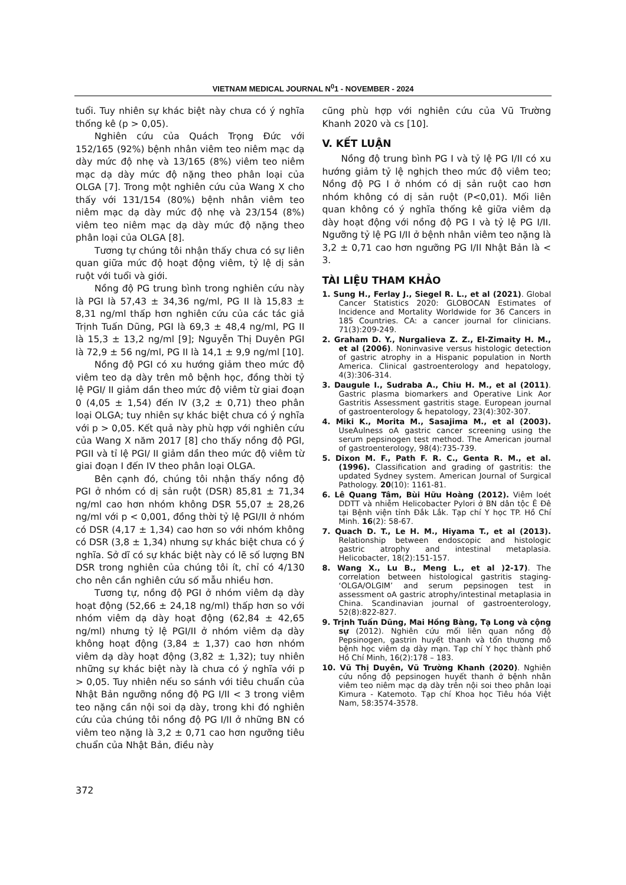VIETNAM MEDICAL JOURNAL N<sup>0</sup>1 - NOVEMBER - 2024
tuổi. Tuy nhiên sự khác biệt này chưa có ý nghĩa thống kê (p > 0,05).
Nghiên cứu của Quách Trọng Đức với 152/165 (92%) bệnh nhân viêm teo niêm mạc dạ dày mức độ nhẹ và 13/165 (8%) viêm teo niêm mạc dạ dày mức độ nặng theo phân loại của OLGA [7]. Trong một nghiên cứu của Wang X cho thấy với 131/154 (80%) bệnh nhân viêm teo niêm mạc dạ dày mức độ nhẹ và 23/154 (8%) viêm teo niêm mạc dạ dày mức độ nặng theo phân loại của OLGA [8].
Tương tự chúng tôi nhận thấy chưa có sự liên quan giữa mức độ hoạt động viêm, tỷ lệ dị sản ruột với tuổi và giới.
Nồng độ PG trung bình trong nghiên cứu này là PGI là 57,43 ± 34,36 ng/ml, PG II là 15,83 ± 8,31 ng/ml thấp hơn nghiên cứu của các tác giả Trịnh Tuấn Dũng, PGI là 69,3 ± 48,4 ng/ml, PG II là 15,3 ± 13,2 ng/ml [9]; Nguyễn Thị Duyên PGI là 72,9 ± 56 ng/ml, PG II là 14,1 ± 9,9 ng/ml [10].
Nồng độ PGI có xu hướng giảm theo mức độ viêm teo dạ dày trên mô bệnh học, đồng thời tỷ lệ PGI/ II giảm dần theo mức độ viêm từ giai đoạn 0 (4,05 ± 1,54) đến IV (3,2 ± 0,71) theo phân loại OLGA; tuy nhiên sự khác biệt chưa có ý nghĩa với p > 0,05. Kết quả này phù hợp với nghiên cứu của Wang X năm 2017 [8] cho thấy nồng độ PGI, PGII và tỉ lệ PGI/ II giảm dần theo mức độ viêm từ giai đoạn I đến IV theo phân loại OLGA.
Bên cạnh đó, chúng tôi nhận thấy nồng độ PGI ở nhóm có dị sản ruột (DSR) 85,81 ± 71,34 ng/ml cao hơn nhóm không DSR 55,07 ± 28,26 ng/ml với p < 0,001, đồng thời tỷ lệ PGI/II ở nhóm có DSR (4,17 ± 1,34) cao hơn so với nhóm không có DSR (3,8 ± 1,34) nhưng sự khác biệt chưa có ý nghĩa. Sở dĩ có sự khác biệt này có lẽ số lượng BN DSR trong nghiên của chúng tôi ít, chỉ có 4/130 cho nên cần nghiên cứu số mẫu nhiều hơn.
Tương tự, nồng độ PGI ở nhóm viêm dạ dày hoạt động (52,66 ± 24,18 ng/ml) thấp hơn so với nhóm viêm dạ dày hoạt động (62,84 ± 42,65 ng/ml) nhưng tỷ lệ PGI/II ở nhóm viêm dạ dày không hoạt động (3,84 ± 1,37) cao hơn nhóm viêm dạ dày hoạt động (3,82 ± 1,32); tuy nhiên những sự khác biệt này là chưa có ý nghĩa với p > 0,05. Tuy nhiên nếu so sánh với tiêu chuẩn của Nhật Bản ngưỡng nồng độ PG I/II < 3 trong viêm teo nặng cần nội soi dạ dày, trong khi đó nghiên cứu của chúng tôi nồng độ PG I/II ở những BN có viêm teo nặng là 3,2 ± 0,71 cao hơn ngưỡng tiêu chuẩn của Nhật Bản, điều này
cũng phù hợp với nghiên cứu của Vũ Trường Khanh 2020 và cs [10].
V. KẾT LUẬN
Nồng độ trung bình PG I và tỷ lệ PG I/II có xu hướng giảm tỷ lệ nghịch theo mức độ viêm teo; Nồng độ PG I ở nhóm có dị sản ruột cao hơn nhóm không có dị sản ruột (P<0,01). Mối liên quan không có ý nghĩa thống kê giữa viêm dạ dày hoạt động với nồng độ PG I và tỷ lệ PG I/II. Ngưỡng tỷ lệ PG I/II ở bệnh nhân viêm teo nặng là 3,2 ± 0,71 cao hơn ngưỡng PG I/II Nhật Bản là < 3.
TÀI LIỆU THAM KHẢO
1. Sung H., Ferlay J., Siegel R. L., et al (2021). Global Cancer Statistics 2020: GLOBOCAN Estimates of Incidence and Mortality Worldwide for 36 Cancers in 185 Countries. CA: a cancer journal for clinicians. 71(3):209-249.
2. Graham D. Y., Nurgalieva Z. Z., El-Zimaity H. M., et al (2006). Noninvasive versus histologic detection of gastric atrophy in a Hispanic population in North America. Clinical gastroenterology and hepatology, 4(3):306-314.
3. Daugule I., Sudraba A., Chiu H. M., et al (2011). Gastric plasma biomarkers and Operative Link Aor Gastritis Assessment gastritis stage. European journal of gastroenterology & hepatology, 23(4):302-307.
4. Miki K., Morita M., Sasajima M., et al (2003). UseAulness oA gastric cancer screening using the serum pepsinogen test method. The American journal of gastroenterology, 98(4):735-739.
5. Dixon M. F., Path F. R. C., Genta R. M., et al. (1996). Classification and grading of gastritis: the updated Sydney system. American Journal of Surgical Pathology. 20(10): 1161-81.
6. Lê Quang Tâm, Bùi Hữu Hoàng (2012). Viêm loét DDTT và nhiễm Helicobacter Pylori ở BN dân tộc Ê Đê tại Bệnh viện tỉnh Đắk Lắk. Tạp chí Y học TP. Hồ Chí Minh. 16(2): 58-67.
7. Quach D. T., Le H. M., Hiyama T., et al (2013). Relationship between endoscopic and histologic gastric atrophy and intestinal metaplasia. Helicobacter, 18(2):151-157.
8. Wang X., Lu B., Meng L., et al )2-17). The correlation between histological gastritis staging- ‘OLGA/OLGIM’ and serum pepsinogen test in assessment oA gastric atrophy/intestinal metaplasia in China. Scandinavian journal of gastroenterology, 52(8):822-827.
9. Trịnh Tuấn Dũng, Mai Hồng Bàng, Tạ Long và cộng sự (2012). Nghiên cứu mối liên quan nồng độ Pepsinogen, gastrin huyết thanh và tổn thương mô bệnh học viêm dạ dày mạn. Tạp chí Y học thành phố Hồ Chí Minh, 16(2):178 – 183.
10. Vũ Thị Duyên, Vũ Trường Khanh (2020). Nghiên cứu nồng độ pepsinogen huyết thanh ở bệnh nhân viêm teo niêm mạc dạ dày trên nội soi theo phân loại Kimura - Katemoto. Tạp chí Khoa học Tiêu hóa Việt Nam, 58:3574-3578.
372